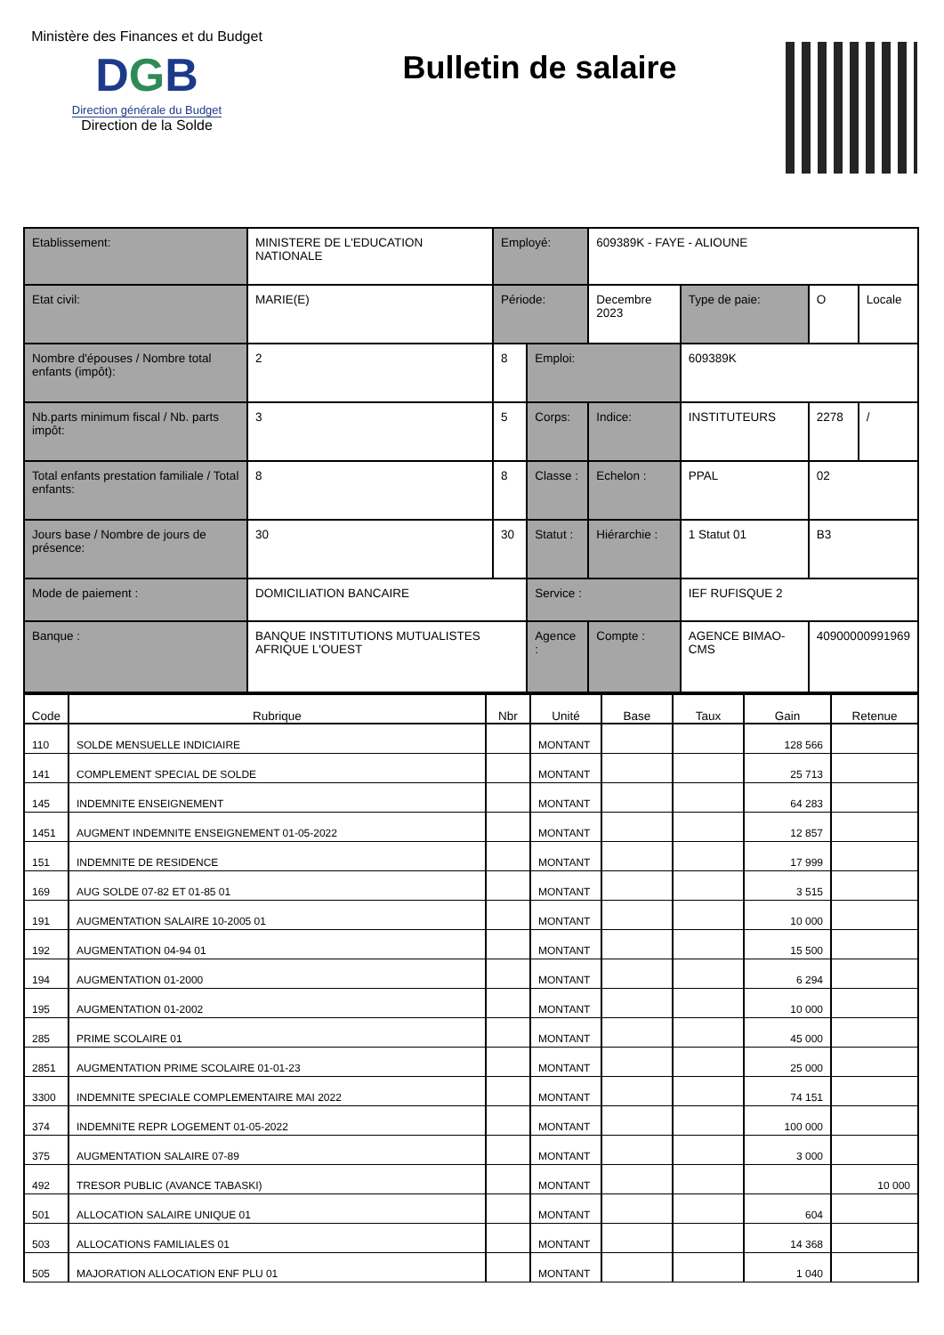Ministère des Finances et du Budget
DGB
Direction générale du Budget
Direction de la Solde
Bulletin de salaire
| Etablissement: | MINISTERE DE L'EDUCATION NATIONALE | | Employé: | | 609389K - FAYE - ALIOUNE | | | | |
| Etat civil: | MARIE(E) | | Période: | | Decembre 2023 | | Type de paie: | O | Locale |
| Nombre d'épouses / Nombre total enfants (impôt): | | 2 | 8 | Emploi: | | 609389K | | | |
| Nb.parts minimum fiscal / Nb. parts impôt: | | 3 | 5 | Corps: | Indice: | INSTITUTEURS | | 2278 | / |
| Total enfants prestation familiale / Total enfants: | | 8 | 8 | Classe : | Echelon : | PPAL | | 02 | |
| Jours base / Nombre de jours de présence: | | 30 | 30 | Statut : | Hiérarchie : | 1 Statut 01 | | B3 | |
| Mode de paiement : | DOMICILIATION BANCAIRE | | | Service : | | IEF RUFISQUE 2 | | | |
| Banque : | BANQUE INSTITUTIONS MUTUALISTES AFRIQUE L'OUEST | | | Agence : | Compte : | AGENCE BIMAO-CMS | | 40900000991969 | |
| Code | Rubrique | Nbr | Unité | Base | Taux | Gain | Retenue |
| --- | --- | --- | --- | --- | --- | --- | --- |
| 110 | SOLDE MENSUELLE INDICIAIRE | | MONTANT | | | 128 566 | |
| 141 | COMPLEMENT SPECIAL DE SOLDE | | MONTANT | | | 25 713 | |
| 145 | INDEMNITE ENSEIGNEMENT | | MONTANT | | | 64 283 | |
| 1451 | AUGMENT INDEMNITE ENSEIGNEMENT 01-05-2022 | | MONTANT | | | 12 857 | |
| 151 | INDEMNITE DE RESIDENCE | | MONTANT | | | 17 999 | |
| 169 | AUG SOLDE 07-82 ET 01-85 01 | | MONTANT | | | 3 515 | |
| 191 | AUGMENTATION SALAIRE 10-2005 01 | | MONTANT | | | 10 000 | |
| 192 | AUGMENTATION 04-94 01 | | MONTANT | | | 15 500 | |
| 194 | AUGMENTATION 01-2000 | | MONTANT | | | 6 294 | |
| 195 | AUGMENTATION 01-2002 | | MONTANT | | | 10 000 | |
| 285 | PRIME SCOLAIRE 01 | | MONTANT | | | 45 000 | |
| 2851 | AUGMENTATION PRIME SCOLAIRE 01-01-23 | | MONTANT | | | 25 000 | |
| 3300 | INDEMNITE SPECIALE COMPLEMENTAIRE MAI 2022 | | MONTANT | | | 74 151 | |
| 374 | INDEMNITE REPR LOGEMENT 01-05-2022 | | MONTANT | | | 100 000 | |
| 375 | AUGMENTATION SALAIRE 07-89 | | MONTANT | | | 3 000 | |
| 492 | TRESOR PUBLIC (AVANCE TABASKI) | | MONTANT | | | | 10 000 |
| 501 | ALLOCATION SALAIRE UNIQUE 01 | | MONTANT | | | 604 | |
| 503 | ALLOCATIONS FAMILIALES 01 | | MONTANT | | | 14 368 | |
| 505 | MAJORATION ALLOCATION ENF PLU 01 | | MONTANT | | | 1 040 | |